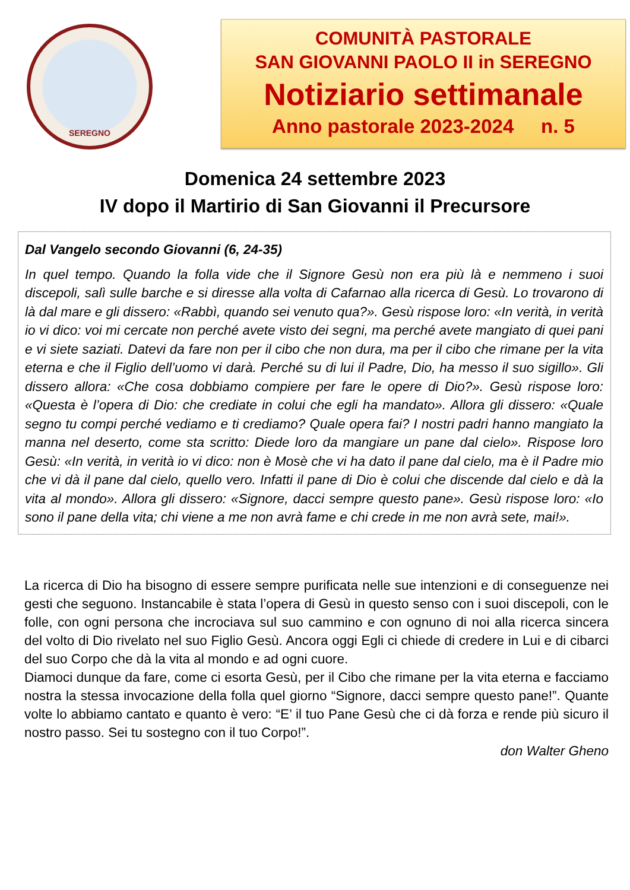SEREGNO
COMUNITÀ PASTORALE
SAN GIOVANNI PAOLO II in SEREGNO
Notiziario settimanale
Anno pastorale 2023-2024 n. 5
Domenica 24 settembre 2023
IV dopo il Martirio di San Giovanni il Precursore
Dal Vangelo secondo Giovanni (6, 24-35)
In quel tempo. Quando la folla vide che il Signore Gesù non era più là e nemmeno i suoi discepoli, salì sulle barche e si diresse alla volta di Cafarnao alla ricerca di Gesù. Lo trovarono di là dal mare e gli dissero: «Rabbì, quando sei venuto qua?». Gesù rispose loro: «In verità, in verità io vi dico: voi mi cercate non perché avete visto dei segni, ma perché avete mangiato di quei pani e vi siete saziati. Datevi da fare non per il cibo che non dura, ma per il cibo che rimane per la vita eterna e che il Figlio dell’uomo vi darà. Perché su di lui il Padre, Dio, ha messo il suo sigillo». Gli dissero allora: «Che cosa dobbiamo compiere per fare le opere di Dio?». Gesù rispose loro: «Questa è l’opera di Dio: che crediate in colui che egli ha mandato». Allora gli dissero: «Quale segno tu compi perché vediamo e ti crediamo? Quale opera fai? I nostri padri hanno mangiato la manna nel deserto, come sta scritto: Diede loro da mangiare un pane dal cielo». Rispose loro Gesù: «In verità, in verità io vi dico: non è Mosè che vi ha dato il pane dal cielo, ma è il Padre mio che vi dà il pane dal cielo, quello vero. Infatti il pane di Dio è colui che discende dal cielo e dà la vita al mondo». Allora gli dissero: «Signore, dacci sempre questo pane». Gesù rispose loro: «Io sono il pane della vita; chi viene a me non avrà fame e chi crede in me non avrà sete, mai!».
La ricerca di Dio ha bisogno di essere sempre purificata nelle sue intenzioni e di conseguenze nei gesti che seguono. Instancabile è stata l’opera di Gesù in questo senso con i suoi discepoli, con le folle, con ogni persona che incrociava sul suo cammino e con ognuno di noi alla ricerca sincera del volto di Dio rivelato nel suo Figlio Gesù. Ancora oggi Egli ci chiede di credere in Lui e di cibarci del suo Corpo che dà la vita al mondo e ad ogni cuore.
Diamoci dunque da fare, come ci esorta Gesù, per il Cibo che rimane per la vita eterna e facciamo nostra la stessa invocazione della folla quel giorno “Signore, dacci sempre questo pane!”. Quante volte lo abbiamo cantato e quanto è vero: “E’ il tuo Pane Gesù che ci dà forza e rende più sicuro il nostro passo. Sei tu sostegno con il tuo Corpo!”.
don Walter Gheno